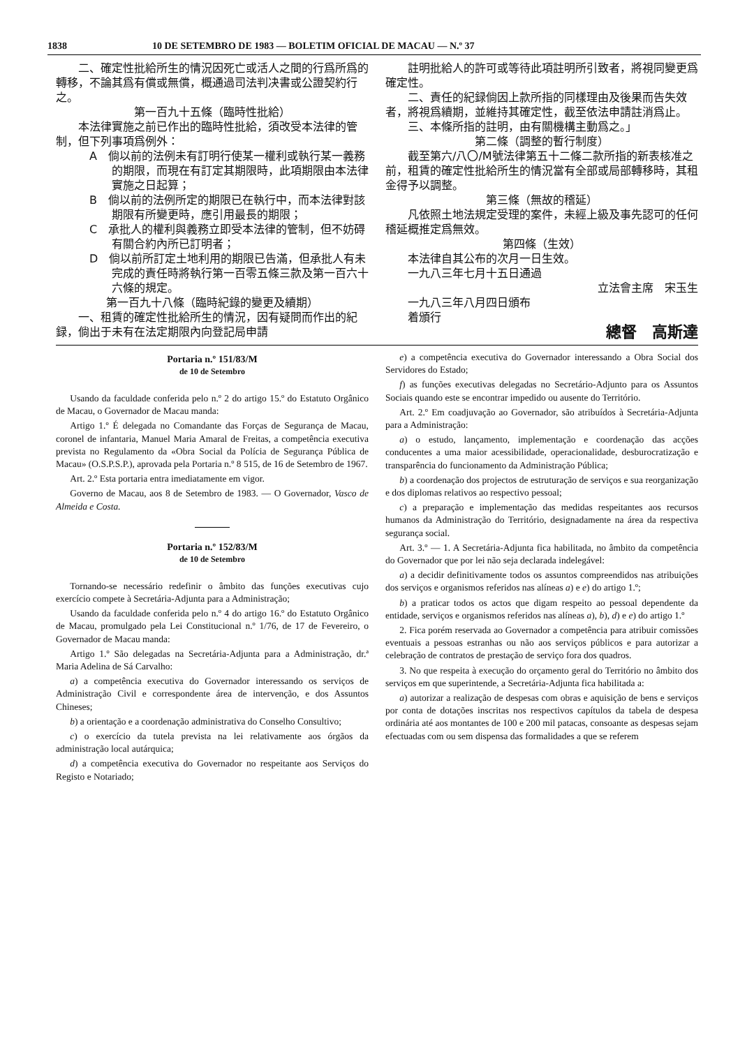1838 10 DE SETEMBRO DE 1983 — BOLETIM OFICIAL DE MACAU — N.º 37
二、確定性批給所生的情況因死亡或活人之間的行爲所爲的轉移，不論其爲有償或無償，概通過司法判决書或公證契約行之。
第一百九十五條（臨時性批給）
本法律實施之前已作出的臨時性批給，須改受本法律的管制，但下列事項爲例外：
A　倘以前的法例未有訂明行使某一權利或執行某一義務的期限，而現在有訂定其期限時，此項期限由本法律實施之日起算；
B　倘以前的法例所定的期限已在執行中，而本法律對該期限有所變更時，應引用最長的期限；
C　承批人的權利與義務立即受本法律的管制，但不妨碍有關合約內所已訂明者；
D　倘以前所訂定土地利用的期限已告滿，但承批人有未完成的責任時將執行第一百零五條三款及第一百六十六條的規定。
第一百九十八條（臨時紀錄的變更及續期）
一、租賃的確定性批給所生的情況，因有疑問而作出的紀録，倘出于未有在法定期限內向登記局申請
註明批給人的許可或等待此項註明所引致者，將視同變更爲確定性。
二、責任的紀録倘因上款所指的同樣理由及後果而告失效者，將視爲續期，並維持其確定性，截至依法申請註消爲止。
三、本條所指的註明，由有關機構主動爲之。」
第二條（調整的暫行制度）
截至第六/八〇/M號法律第五十二條二款所指的新表核准之前，租賃的確定性批給所生的情況當有全部或局部轉移時，其租金得予以調整。
第三條（無故的稽延）
凡依照土地法規定受理的案件，未經上級及事先認可的任何稽延概推定爲無效。
第四條（生效）
本法律自其公布的次月一日生效。
一九八三年七月十五日通過
立法會主席　宋玉生
一九八三年八月四日頒布
着頒行
總督　高斯達
Portaria n.º 151/83/M
de 10 de Setembro
Usando da faculdade conferida pelo n.º 2 do artigo 15.º do Estatuto Orgânico de Macau, o Governador de Macau manda:
Artigo 1.º É delegada no Comandante das Forças de Segurança de Macau, coronel de infantaria, Manuel Maria Amaral de Freitas, a competência executiva prevista no Regulamento da «Obra Social da Polícia de Segurança Pública de Macau» (O.S.P.S.P.), aprovada pela Portaria n.º 8 515, de 16 de Setembro de 1967.
Art. 2.º Esta portaria entra imediatamente em vigor.
Governo de Macau, aos 8 de Setembro de 1983. — O Governador, Vasco de Almeida e Costa.
Portaria n.º 152/83/M
de 10 de Setembro
Tornando-se necessário redefinir o âmbito das funções executivas cujo exercício compete à Secretária-Adjunta para a Administração;
Usando da faculdade conferida pelo n.º 4 do artigo 16.º do Estatuto Orgânico de Macau, promulgado pela Lei Constitucional n.º 1/76, de 17 de Fevereiro, o Governador de Macau manda:
Artigo 1.º São delegadas na Secretária-Adjunta para a Administração, dr.ª Maria Adelina de Sá Carvalho:
a) a competência executiva do Governador interessando os serviços de Administração Civil e correspondente área de intervenção, e dos Assuntos Chineses;
b) a orientação e a coordenação administrativa do Conselho Consultivo;
c) o exercício da tutela prevista na lei relativamente aos órgãos da administração local autárquica;
d) a competência executiva do Governador no respeitante aos Serviços do Registo e Notariado;
e) a competência executiva do Governador interessando a Obra Social dos Servidores do Estado;
f) as funções executivas delegadas no Secretário-Adjunto para os Assuntos Sociais quando este se encontrar impedido ou ausente do Território.
Art. 2.º Em coadjuvação ao Governador, são atribuídos à Secretária-Adjunta para a Administração:
a) o estudo, lançamento, implementação e coordenação das acções conducentes a uma maior acessibilidade, operacionalidade, desburocratização e transparência do funcionamento da Administração Pública;
b) a coordenação dos projectos de estruturação de serviços e sua reorganização e dos diplomas relativos ao respectivo pessoal;
c) a preparação e implementação das medidas respeitantes aos recursos humanos da Administração do Território, designadamente na área da respectiva segurança social.
Art. 3.º — 1. A Secretária-Adjunta fica habilitada, no âmbito da competência do Governador que por lei não seja declarada indelegável:
a) a decidir definitivamente todos os assuntos compreendidos nas atribuições dos serviços e organismos referidos nas alíneas a) e e) do artigo 1.º;
b) a praticar todos os actos que digam respeito ao pessoal dependente da entidade, serviços e organismos referidos nas alíneas a), b), d) e e) do artigo 1.º
2. Fica porém reservada ao Governador a competência para atribuir comissões eventuais a pessoas estranhas ou não aos serviços públicos e para autorizar a celebração de contratos de prestação de serviço fora dos quadros.
3. No que respeita à execução do orçamento geral do Território no âmbito dos serviços em que superintende, a Secretária-Adjunta fica habilitada a:
a) autorizar a realização de despesas com obras e aquisição de bens e serviços por conta de dotações inscritas nos respectivos capítulos da tabela de despesa ordinária até aos montantes de 100 e 200 mil patacas, consoante as despesas sejam efectuadas com ou sem dispensa das formalidades a que se referem